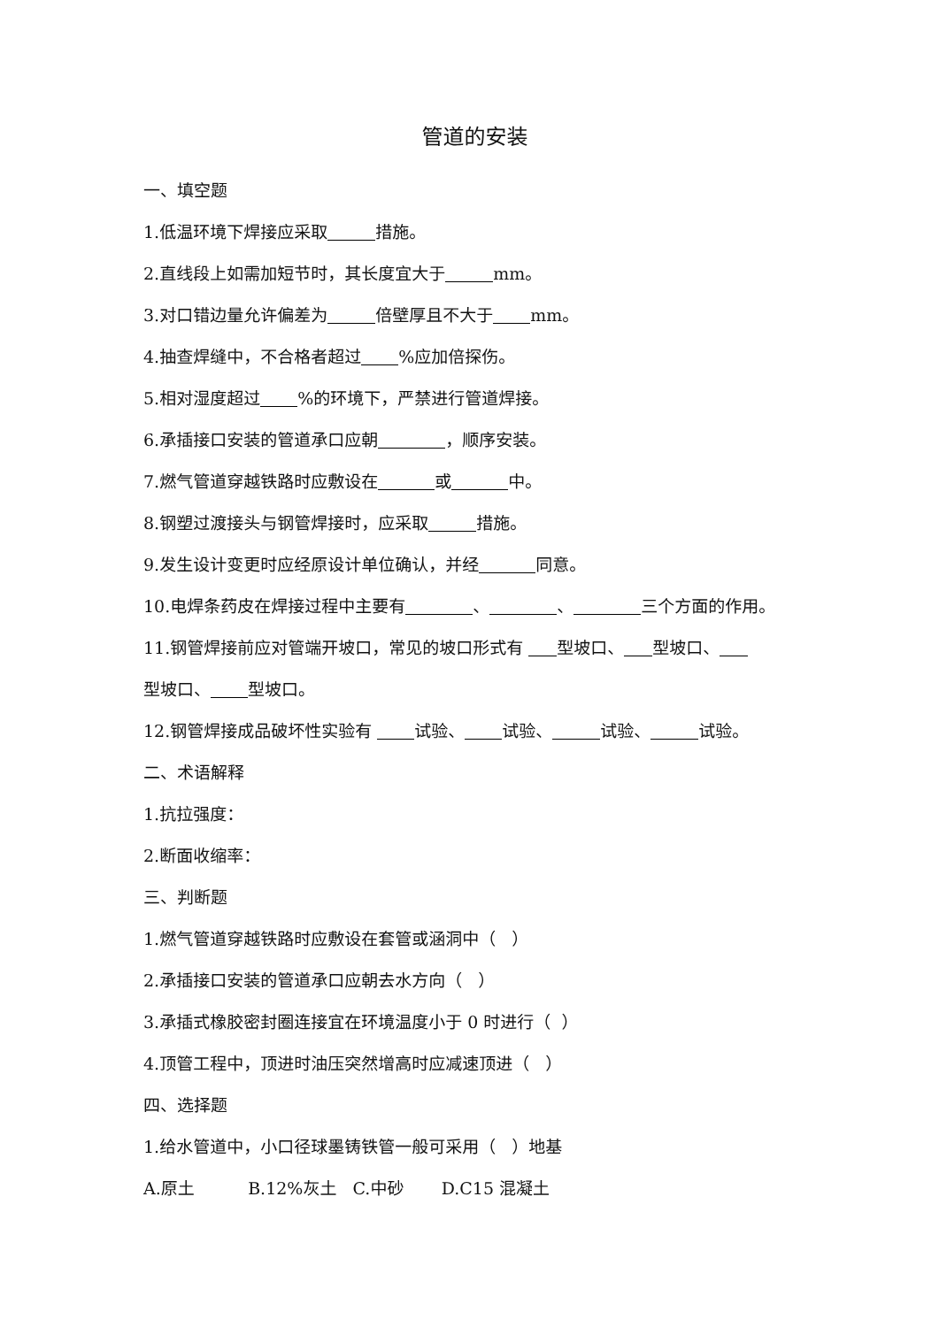管道的安装
一、填空题
1.低温环境下焊接应采取 措施。
2.直线段上如需加短节时，其长度宜大于 mm。
3.对口错边量允许偏差为 倍壁厚且不大于 mm。
4.抽查焊缝中，不合格者超过 %应加倍探伤。
5.相对湿度超过 %的环境下，严禁进行管道焊接。
6.承插接口安装的管道承口应朝 ，顺序安装。
7.燃气管道穿越铁路时应敷设在 或 中。
8.钢塑过渡接头与钢管焊接时，应采取 措施。
9.发生设计变更时应经原设计单位确认，并经 同意。
10.电焊条药皮在焊接过程中主要有 、 、 三个方面的作用。
11.钢管焊接前应对管端开坡口，常见的坡口形式有 型坡口、 型坡口、
型坡口、 型坡口。
12.钢管焊接成品破坏性实验有 试验、 试验、 试验、 试验。
二、术语解释
1.抗拉强度：
2.断面收缩率：
三、判断题
1.燃气管道穿越铁路时应敷设在套管或涵洞中（ ）
2.承插接口安装的管道承口应朝去水方向（ ）
3.承插式橡胶密封圈连接宜在环境温度小于 0 时进行（ ）
4.顶管工程中，顶进时油压突然增高时应减速顶进（ ）
四、选择题
1.给水管道中，小口径球墨铸铁管一般可采用（ ）地基
A.原土 B.12%灰土 C.中砂 D.C15 混凝土